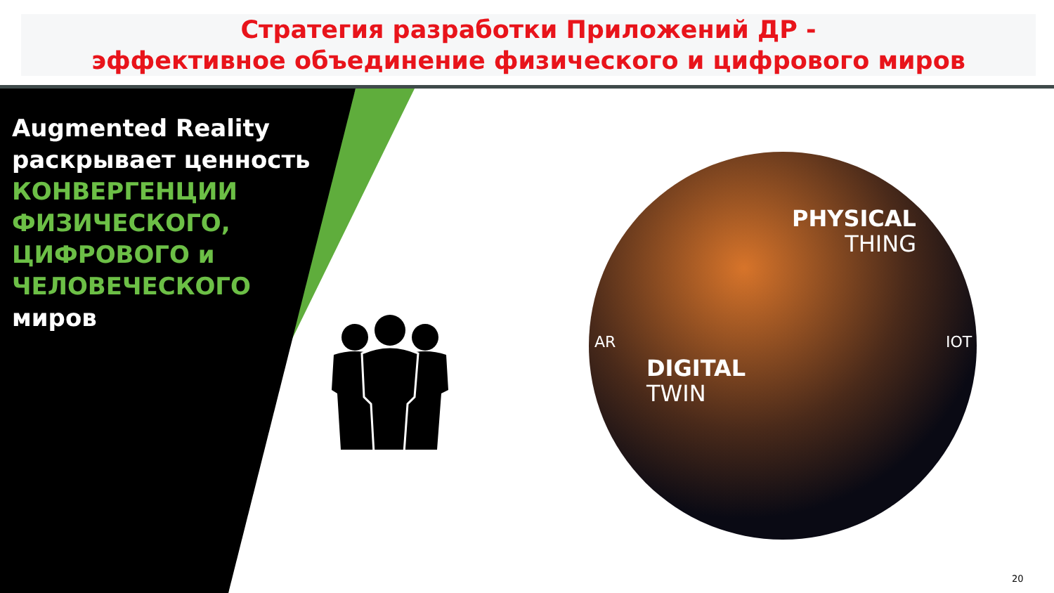Стратегия разработки Приложений ДР -
эффективное объединение физического и цифрового миров
Augmented Reality
раскрывает ценность
КОНВЕРГЕНЦИИ
ФИЗИЧЕСКОГО,
ЦИФРОВОГО и
ЧЕЛОВЕЧЕСКОГО
миров
PHYSICAL
THING
DIGITAL
TWIN
AR IOT
20